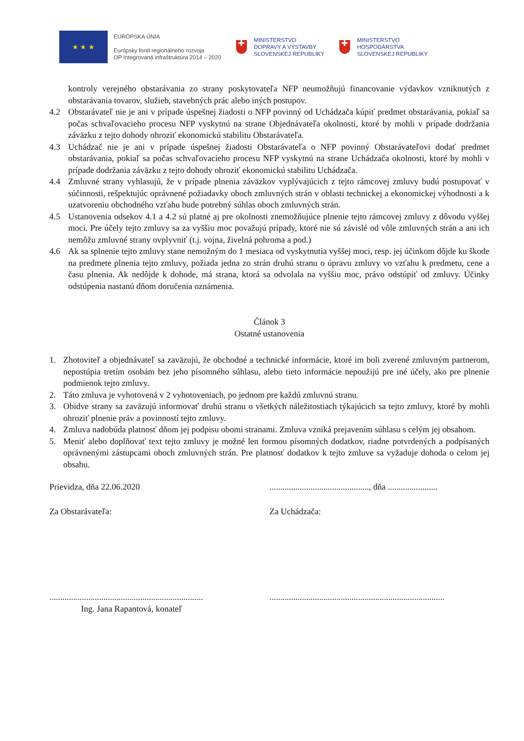★ ★ ★
EURÓPSKA ÚNIA
Európsky fond regionálneho rozvoja
OP Integrovaná infraštruktúra 2014 – 2020
✚
MINISTERSTVO
DOPRAVY A VÝSTAVBY
SLOVENSKEJ REPUBLIKY
✚
MINISTERSTVO
HOSPODÁRSTVA
SLOVENSKEJ REPUBLIKY
kontroly verejného obstarávania zo strany poskytovateľa NFP neumožňujú financovanie výdavkov vzniknutých z obstarávania tovarov, služieb, stavebných prác alebo iných postupov.
4.2 Obstarávateľ nie je ani v prípade úspešnej žiadosti o NFP povinný od Uchádzača kúpiť predmet obstarávania, pokiaľ sa počas schvaľovacieho procesu NFP vyskytnú na strane Objednávateľa okolnosti, ktoré by mohli v prípade dodržania záväzku z tejto dohody ohroziť ekonomickú stabilitu Obstarávateľa.
4.3 Uchádzač nie je ani v prípade úspešnej žiadosti Obstarávateľa o NFP povinný Obstarávateľovi dodať predmet obstarávania, pokiaľ sa počas schvaľovacieho procesu NFP vyskytnú na strane Uchádzača okolnosti, ktoré by mohli v prípade dodržania záväzku z tejto dohody ohroziť ekonomickú stabilitu Uchádzača.
4.4 Zmluvné strany vyhlasujú, že v prípade plnenia záväzkov vyplývajúcich z tejto rámcovej zmluvy budú postupovať v súčinnosti, rešpektujúc oprávnené požiadavky oboch zmluvných strán v oblasti technickej a ekonomickej výhodnosti a k uzatvoreniu obchodného vzťahu bude potrebný súhlas oboch zmluvných strán.
4.5 Ustanovenia odsekov 4.1 a 4.2 sú platné aj pre okolnosti znemožňujúce plnenie tejto rámcovej zmluvy z dôvodu vyššej moci. Pre účely tejto zmluvy sa za vyššiu moc považujú prípady, ktoré nie sú závislé od vôle zmluvných strán a ani ich nemôžu zmluvné strany ovplyvniť (t.j. vojna, živelná pohroma a pod.)
4.6 Ak sa splnenie tejto zmluvy stane nemožným do 1 mesiaca od vyskytnutia vyššej moci, resp. jej účinkom dôjde ku škode na predmete plnenia tejto zmluvy, požiada jedna zo strán druhú stranu o úpravu zmluvy vo vzťahu k predmetu, cene a času plnenia. Ak nedôjde k dohode, má strana, ktorá sa odvolala na vyššiu moc, právo odstúpiť od zmluvy. Účinky odstúpenia nastanú dňom doručenia oznámenia.
Článok 3
Ostatné ustanovenia
1. Zhotoviteľ a objednávateľ sa zaväzujú, že obchodné a technické informácie, ktoré im boli zverené zmluvným partnerom, nepostúpia tretím osobám bez jeho písomného súhlasu, alebo tieto informácie nepoužijú pre iné účely, ako pre plnenie podmienok tejto zmluvy.
2. Táto zmluva je vyhotovená v 2 vyhotoveniach, po jednom pre každú zmluvnú stranu.
3. Obidve strany sa zaväzujú informovať druhú stranu o všetkých náležitostiach týkajúcich sa tejto zmluvy, ktoré by mohli ohroziť plnenie práv a povinností tejto zmluvy.
4. Zmluva nadobúda platnosť dňom jej podpisu obomi stranami. Zmluva vzniká prejavením súhlasu s celým jej obsahom.
5. Meniť alebo doplňovať text tejto zmluvy je možné len formou písomných dodatkov, riadne potvrdených a podpísaných oprávnenými zástupcami oboch zmluvných strán. Pre platnosť dodatkov k tejto zmluve sa vyžaduje dohoda o celom jej obsahu.
Prievidza, dňa 22.06.2020 .............................................., dňa .......................
Za Obstarávateľa: Za Uchádzača:
.......................................................................
.................................................................................
Ing. Jana Rapantová, konateľ